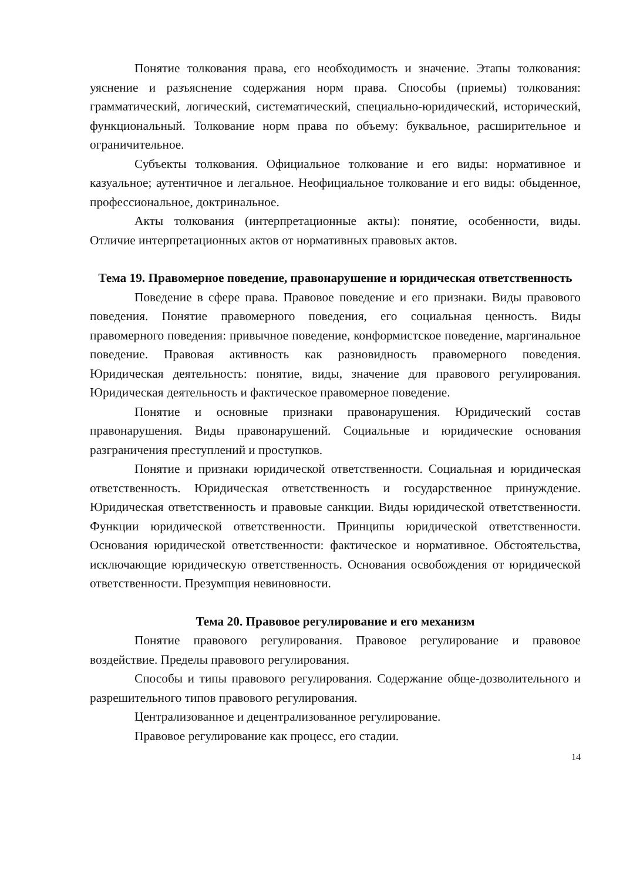Понятие толкования права, его необходимость и значение. Этапы толкования: уяснение и разъяснение содержания норм права. Способы (приемы) толкования: грамматический, логический, систематический, специально-юридический, исторический, функциональный. Толкование норм права по объему: буквальное, расширительное и ограничительное.
Субъекты толкования. Официальное толкование и его виды: нормативное и казуальное; аутентичное и легальное. Неофициальное толкование и его виды: обыденное, профессиональное, доктринальное.
Акты толкования (интерпретационные акты): понятие, особенности, виды. Отличие интерпретационных актов от нормативных правовых актов.
Тема 19. Правомерное поведение, правонарушение и юридическая ответственность
Поведение в сфере права. Правовое поведение и его признаки. Виды правового поведения. Понятие правомерного поведения, его социальная ценность. Виды правомерного поведения: привычное поведение, конформистское поведение, маргинальное поведение. Правовая активность как разновидность правомерного поведения. Юридическая деятельность: понятие, виды, значение для правового регулирования. Юридическая деятельность и фактическое правомерное поведение.
Понятие и основные признаки правонарушения. Юридический состав правонарушения. Виды правонарушений. Социальные и юридические основания разграничения преступлений и проступков.
Понятие и признаки юридической ответственности. Социальная и юридическая ответственность. Юридическая ответственность и государственное принуждение. Юридическая ответственность и правовые санкции. Виды юридической ответственности. Функции юридической ответственности. Принципы юридической ответственности. Основания юридической ответственности: фактическое и нормативное. Обстоятельства, исключающие юридическую ответственность. Основания освобождения от юридической ответственности. Презумпция невиновности.
Тема 20. Правовое регулирование и его механизм
Понятие правового регулирования. Правовое регулирование и правовое воздействие. Пределы правового регулирования.
Способы и типы правового регулирования. Содержание обще-дозволительного и разрешительного типов правового регулирования.
Централизованное и децентрализованное регулирование.
Правовое регулирование как процесс, его стадии.
14